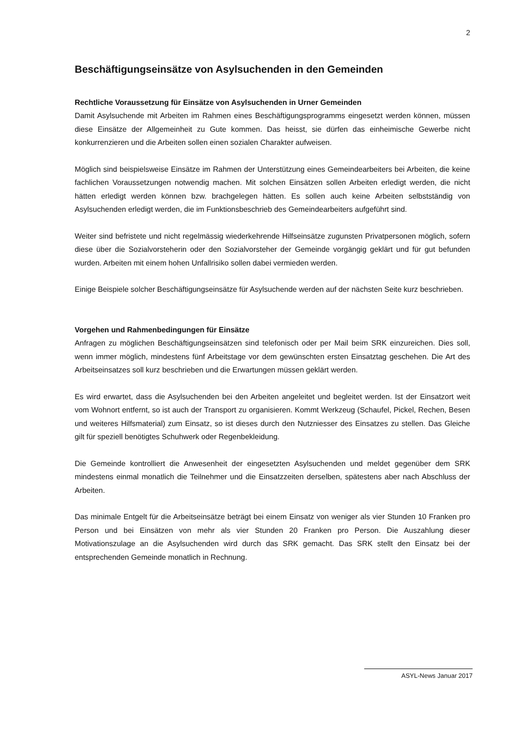2
Beschäftigungseinsätze von Asylsuchenden in den Gemeinden
Rechtliche Voraussetzung für Einsätze von Asylsuchenden in Urner Gemeinden
Damit Asylsuchende mit Arbeiten im Rahmen eines Beschäftigungsprogramms eingesetzt werden können, müssen diese Einsätze der Allgemeinheit zu Gute kommen. Das heisst, sie dürfen das einheimische Gewerbe nicht konkurrenzieren und die Arbeiten sollen einen sozialen Charakter aufweisen.
Möglich sind beispielsweise Einsätze im Rahmen der Unterstützung eines Gemeindearbeiters bei Arbeiten, die keine fachlichen Voraussetzungen notwendig machen. Mit solchen Einsätzen sollen Arbeiten erledigt werden, die nicht hätten erledigt werden können bzw. brachgelegen hätten. Es sollen auch keine Arbeiten selbstständig von Asylsuchenden erledigt werden, die im Funktionsbeschrieb des Gemeindearbeiters aufgeführt sind.
Weiter sind befristete und nicht regelmässig wiederkehrende Hilfseinsätze zugunsten Privatpersonen möglich, sofern diese über die Sozialvorsteherin oder den Sozialvorsteher der Gemeinde vorgängig geklärt und für gut befunden wurden. Arbeiten mit einem hohen Unfallrisiko sollen dabei vermieden werden.
Einige Beispiele solcher Beschäftigungseinsätze für Asylsuchende werden auf der nächsten Seite kurz beschrieben.
Vorgehen und Rahmenbedingungen für Einsätze
Anfragen zu möglichen Beschäftigungseinsätzen sind telefonisch oder per Mail beim SRK einzureichen. Dies soll, wenn immer möglich, mindestens fünf Arbeitstage vor dem gewünschten ersten Einsatztag geschehen. Die Art des Arbeitseinsatzes soll kurz beschrieben und die Erwartungen müssen geklärt werden.
Es wird erwartet, dass die Asylsuchenden bei den Arbeiten angeleitet und begleitet werden. Ist der Einsatzort weit vom Wohnort entfernt, so ist auch der Transport zu organisieren. Kommt Werkzeug (Schaufel, Pickel, Rechen, Besen und weiteres Hilfsmaterial) zum Einsatz, so ist dieses durch den Nutzniesser des Einsatzes zu stellen. Das Gleiche gilt für speziell benötigtes Schuhwerk oder Regenbekleidung.
Die Gemeinde kontrolliert die Anwesenheit der eingesetzten Asylsuchenden und meldet gegenüber dem SRK mindestens einmal monatlich die Teilnehmer und die Einsatzzeiten derselben, spätestens aber nach Abschluss der Arbeiten.
Das minimale Entgelt für die Arbeitseinsätze beträgt bei einem Einsatz von weniger als vier Stunden 10 Franken pro Person und bei Einsätzen von mehr als vier Stunden 20 Franken pro Person. Die Auszahlung dieser Motivationszulage an die Asylsuchenden wird durch das SRK gemacht. Das SRK stellt den Einsatz bei der entsprechenden Gemeinde monatlich in Rechnung.
ASYL-News Januar 2017